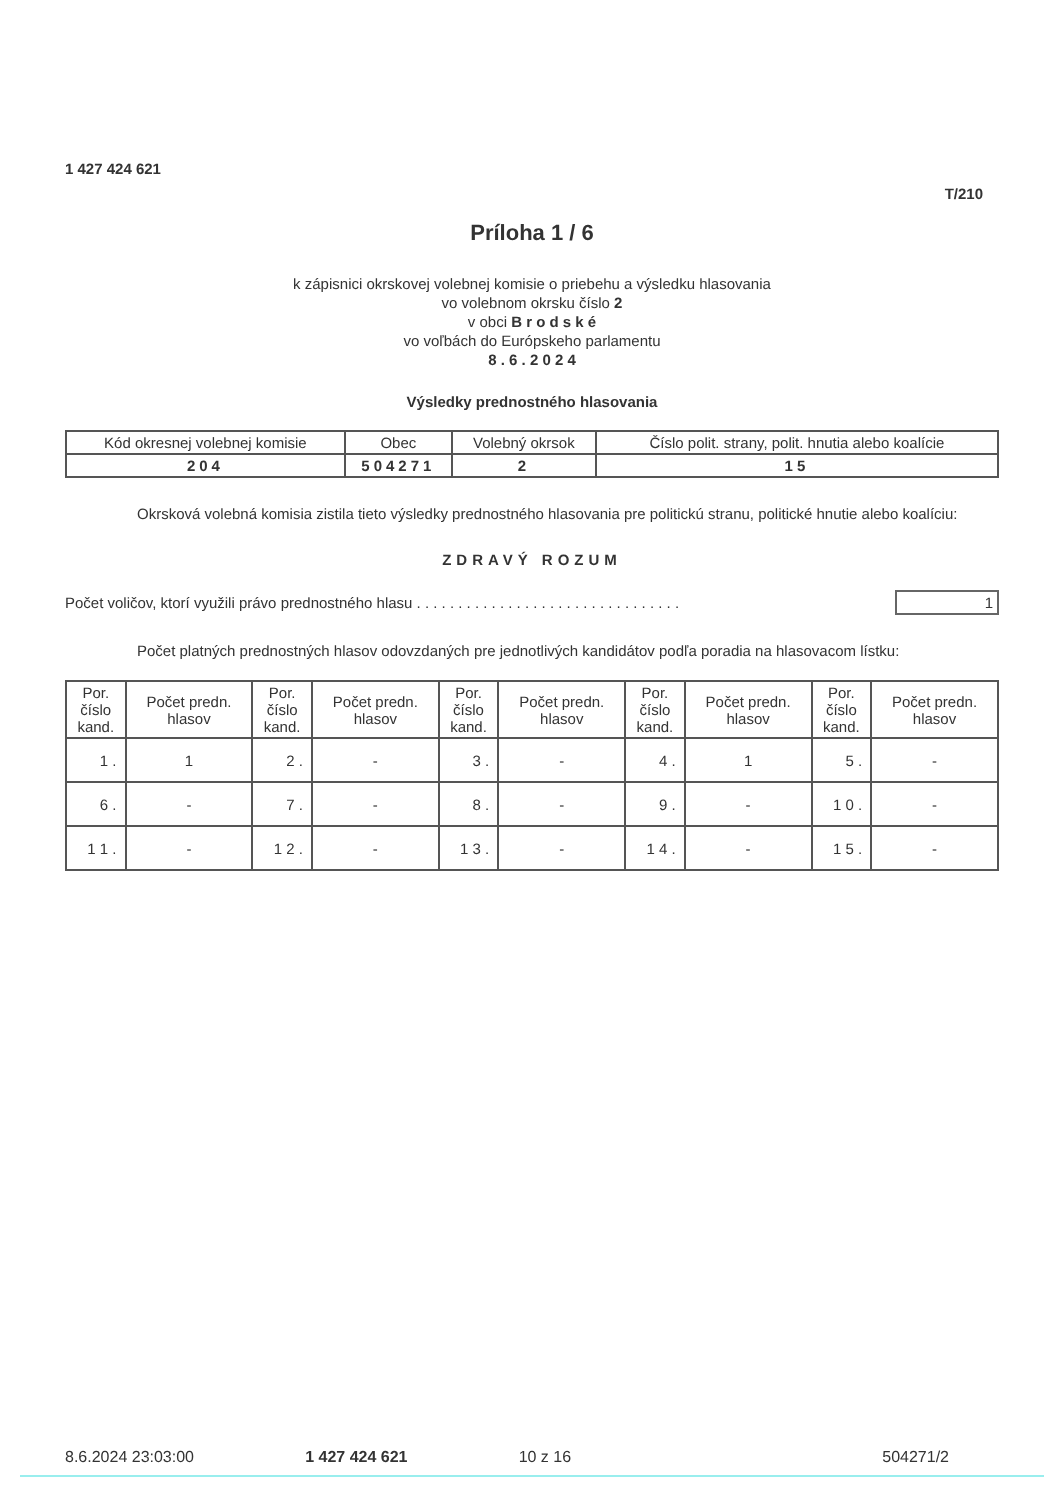1 427 424 621
T/210
Príloha 1 / 6
k zápisnici okrskovej volebnej komisie o priebehu a výsledku hlasovania
vo volebnom okrsku číslo 2
v obci B r o d s k é
vo voľbách do Európskeho parlamentu
8 . 6 . 2 0 2 4
Výsledky prednostného hlasovania
| Kód okresnej volebnej komisie | Obec | Volebný okrsok | Číslo polit. strany, polit. hnutia alebo koalície |
| --- | --- | --- | --- |
| 204 | 504271 | 2 | 15 |
Okrsková volebná komisia zistila tieto výsledky prednostného hlasovania pre politickú stranu, politické hnutie alebo koalíciu:
ZDRAVÝ ROZUM
Počet voličov, ktorí využili právo prednostného hlasu . . . . . . . . . . . . . . . . . . . . . . . . . . . . . . . . 1
Počet platných prednostných hlasov odovzdaných pre jednotlivých kandidátov podľa poradia na hlasovacom lístku:
| Por. číslo kand. | Počet predn. hlasov | Por. číslo kand. | Počet predn. hlasov | Por. číslo kand. | Počet predn. hlasov | Por. číslo kand. | Počet predn. hlasov | Por. číslo kand. | Počet predn. hlasov |
| --- | --- | --- | --- | --- | --- | --- | --- | --- | --- |
| 1 . | 1 | 2 . | - | 3 . | - | 4 . | 1 | 5 . | - |
| 6 . | - | 7 . | - | 8 . | - | 9 . | - | 1 0 . | - |
| 1 1 . | - | 1 2 . | - | 1 3 . | - | 1 4 . | - | 1 5 . | - |
8.6.2024 23:03:00 1 427 424 621 10 z 16 504271/2